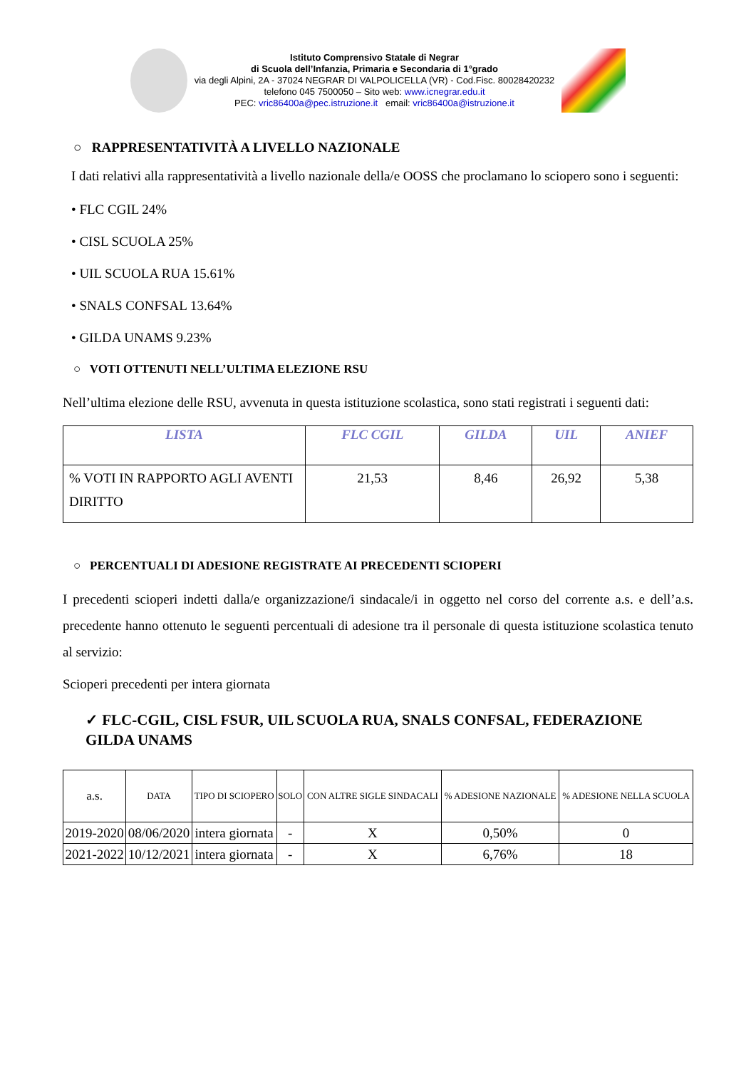Istituto Comprensivo Statale di Negrar
di Scuola dell’Infanzia, Primaria e Secondaria di 1°grado
via degli Alpini, 2A - 37024 NEGRAR DI VALPOLICELLA (VR) - Cod.Fisc. 80028420232
telefono 045 7500050 – Sito web: www.icnegrar.edu.it
PEC: vric86400a@pec.istruzione.it email: vric86400a@istruzione.it
○ RAPPRESENTATIVITÀ A LIVELLO NAZIONALE
I dati relativi alla rappresentatività a livello nazionale della/e OOSS che proclamano lo sciopero sono i seguenti:
• FLC CGIL 24%
• CISL SCUOLA 25%
• UIL SCUOLA RUA 15.61%
• SNALS CONFSAL 13.64%
• GILDA UNAMS 9.23%
○ VOTI OTTENUTI NELL’ULTIMA ELEZIONE RSU
Nell’ultima elezione delle RSU, avvenuta in questa istituzione scolastica, sono stati registrati i seguenti dati:
| LISTA | FLC CGIL | GILDA | UIL | ANIEF |
| --- | --- | --- | --- | --- |
| % VOTI IN RAPPORTO AGLI AVENTI DIRITTO | 21,53 | 8,46 | 26,92 | 5,38 |
○ PERCENTUALI DI ADESIONE REGISTRATE AI PRECEDENTI SCIOPERI
I precedenti scioperi indetti dalla/e organizzazione/i sindacale/i in oggetto nel corso del corrente a.s. e dell’a.s. precedente hanno ottenuto le seguenti percentuali di adesione tra il personale di questa istituzione scolastica tenuto al servizio:
Scioperi precedenti per intera giornata
✓ FLC-CGIL, CISL FSUR, UIL SCUOLA RUA, SNALS CONFSAL, FEDERAZIONE GILDA UNAMS
| a.s. | DATA | TIPO DI SCIOPERO | SOLO | CON ALTRE SIGLE SINDACALI | % ADESIONE NAZIONALE | % ADESIONE NELLA SCUOLA |
| --- | --- | --- | --- | --- | --- | --- |
| 2019-2020 | 08/06/2020 | intera giornata | - | X | 0,50% | 0 |
| 2021-2022 | 10/12/2021 | intera giornata | - | X | 6,76% | 18 |